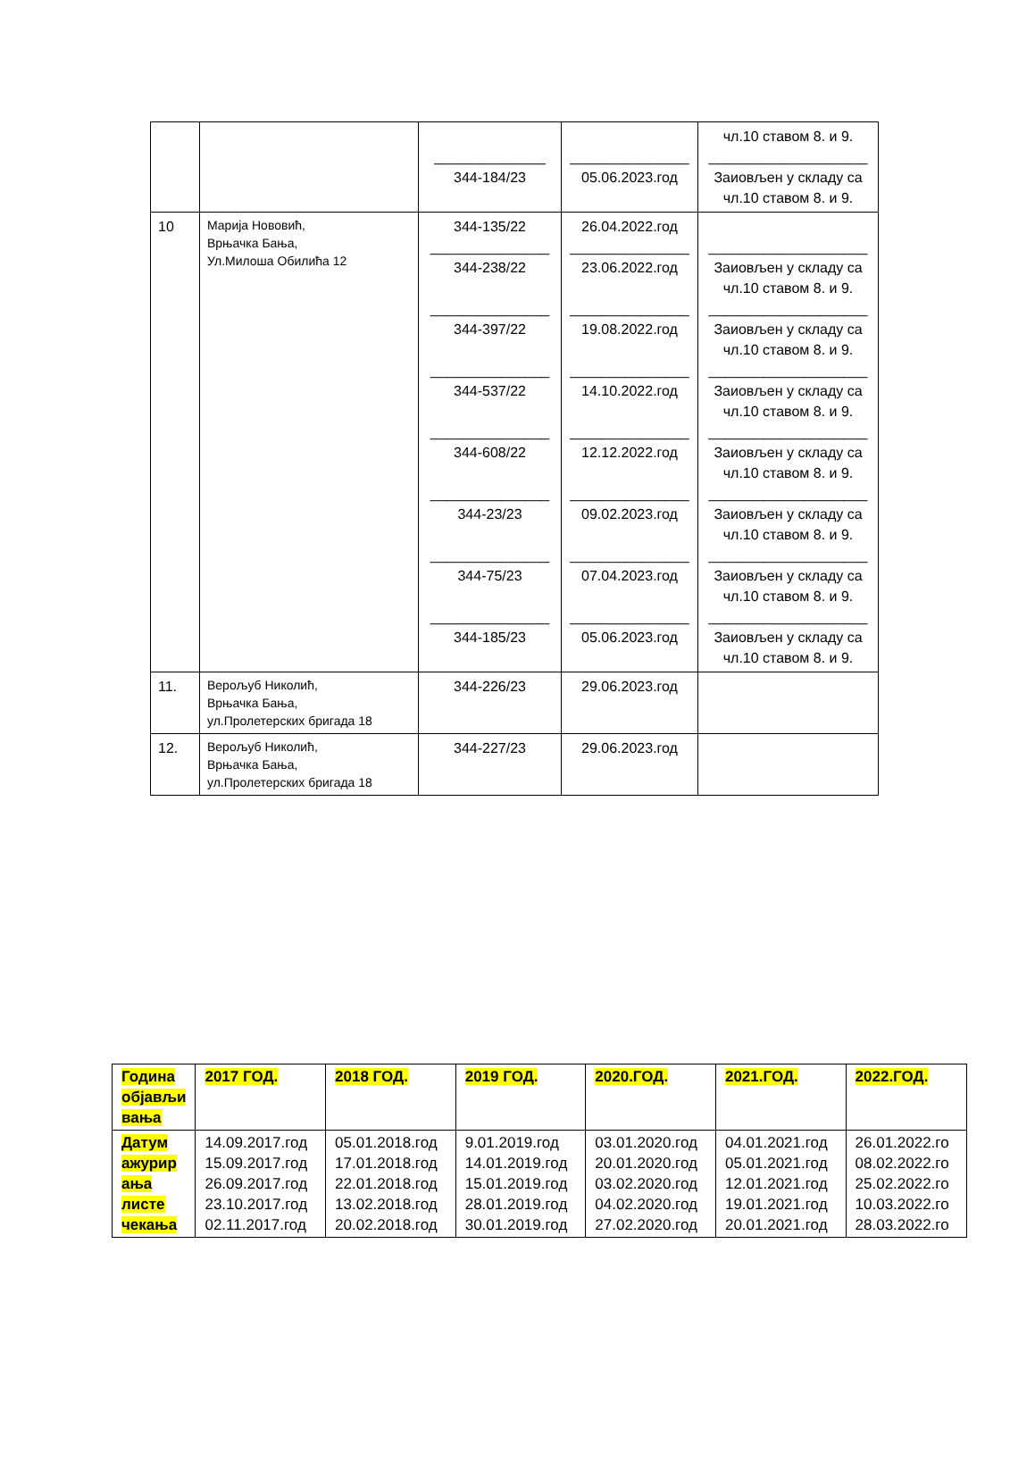| | | ______________ 344-184/23 | _______________ 05.06.2023.год | чл.10 ставом 8. и 9. ____________________ Заиовљен у складу са чл.10 ставом 8. и 9. |
| 10 | Марија Нововић, Врњачка Бања, Ул.Милоша Обилића 12 | 344-135/22 _______________ 344-238/22 _______________ 344-397/22 _______________ 344-537/22 _______________ 344-608/22 _______________ 344-23/23 _______________ 344-75/23 _______________ 344-185/23 | 26.04.2022.год _______________ 23.06.2022.год _______________ 19.08.2022.год _______________ 14.10.2022.год _______________ 12.12.2022.год _______________ 09.02.2023.год _______________ 07.04.2023.год _______________ 05.06.2023.год | ____________________ Заиовљен у складу са чл.10 ставом 8. и 9. ____________________ Заиовљен у складу са чл.10 ставом 8. и 9. ____________________ Заиовљен у складу са чл.10 ставом 8. и 9. ____________________ Заиовљен у складу са чл.10 ставом 8. и 9. ____________________ Заиовљен у складу са чл.10 ставом 8. и 9. ____________________ Заиовљен у складу са чл.10 ставом 8. и 9. ____________________ Заиовљен у складу са чл.10 ставом 8. и 9. |
| 11. | Верољуб Николић, Врњачка Бања, ул.Пролетерских бригада 18 | 344-226/23 | 29.06.2023.год | |
| 12. | Верољуб Николић, Врњачка Бања, ул.Пролетерских бригада 18 | 344-227/23 | 29.06.2023.год | |
| Година објављи вања | 2017 ГОД. | 2018 ГОД. | 2019 ГОД. | 2020.ГОД. | 2021.ГОД. | 2022.ГОД. |
| --- | --- | --- | --- | --- | --- | --- |
| Датум ажурир ања листе чекања | 14.09.2017.год 15.09.2017.год 26.09.2017.год 23.10.2017.год 02.11.2017.год | 05.01.2018.год 17.01.2018.год 22.01.2018.год 13.02.2018.год 20.02.2018.год | 9.01.2019.год 14.01.2019.год 15.01.2019.год 28.01.2019.год 30.01.2019.год | 03.01.2020.год 20.01.2020.год 03.02.2020.год 04.02.2020.год 27.02.2020.год | 04.01.2021.год 05.01.2021.год 12.01.2021.год 19.01.2021.год 20.01.2021.год | 26.01.2022.го 08.02.2022.го 25.02.2022.го 10.03.2022.го 28.03.2022.го |